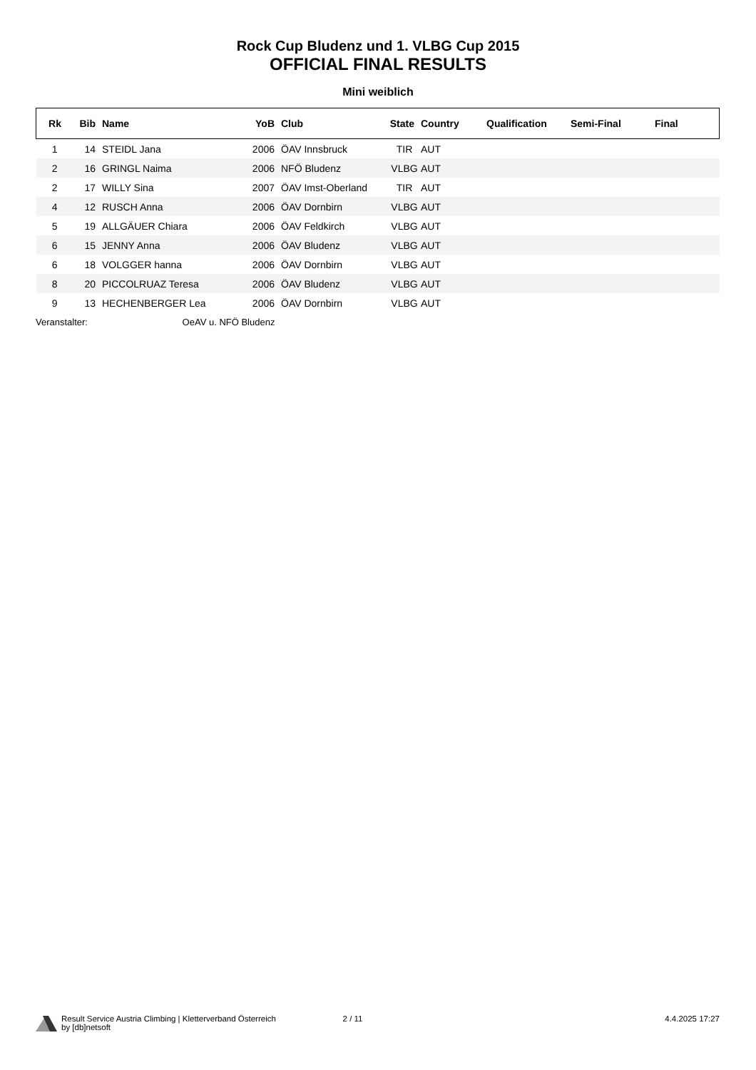Rock Cup Bludenz und 1. VLBG Cup 2015
OFFICIAL FINAL RESULTS
Mini weiblich
| Rk | Bib | Name | YoB | Club | State | Country | Qualification | Semi-Final | Final |
| --- | --- | --- | --- | --- | --- | --- | --- | --- | --- |
| 1 | 14 | STEIDL Jana | 2006 | ÖAV Innsbruck | TIR | AUT | | | |
| 2 | 16 | GRINGL Naima | 2006 | NFÖ Bludenz | VLBG | AUT | | | |
| 2 | 17 | WILLY Sina | 2007 | ÖAV Imst-Oberland | TIR | AUT | | | |
| 4 | 12 | RUSCH Anna | 2006 | ÖAV Dornbirn | VLBG | AUT | | | |
| 5 | 19 | ALLGÄUER Chiara | 2006 | ÖAV Feldkirch | VLBG | AUT | | | |
| 6 | 15 | JENNY Anna | 2006 | ÖAV Bludenz | VLBG | AUT | | | |
| 6 | 18 | VOLGGER hanna | 2006 | ÖAV Dornbirn | VLBG | AUT | | | |
| 8 | 20 | PICCOLRUAZ Teresa | 2006 | ÖAV Bludenz | VLBG | AUT | | | |
| 9 | 13 | HECHENBERGER Lea | 2006 | ÖAV Dornbirn | VLBG | AUT | | | |
Veranstalter: OeAV u. NFÖ Bludenz
Result Service Austria Climbing | Kletterverband Österreich
by [db]netsoft
2 / 11 4.4.2025 17:27